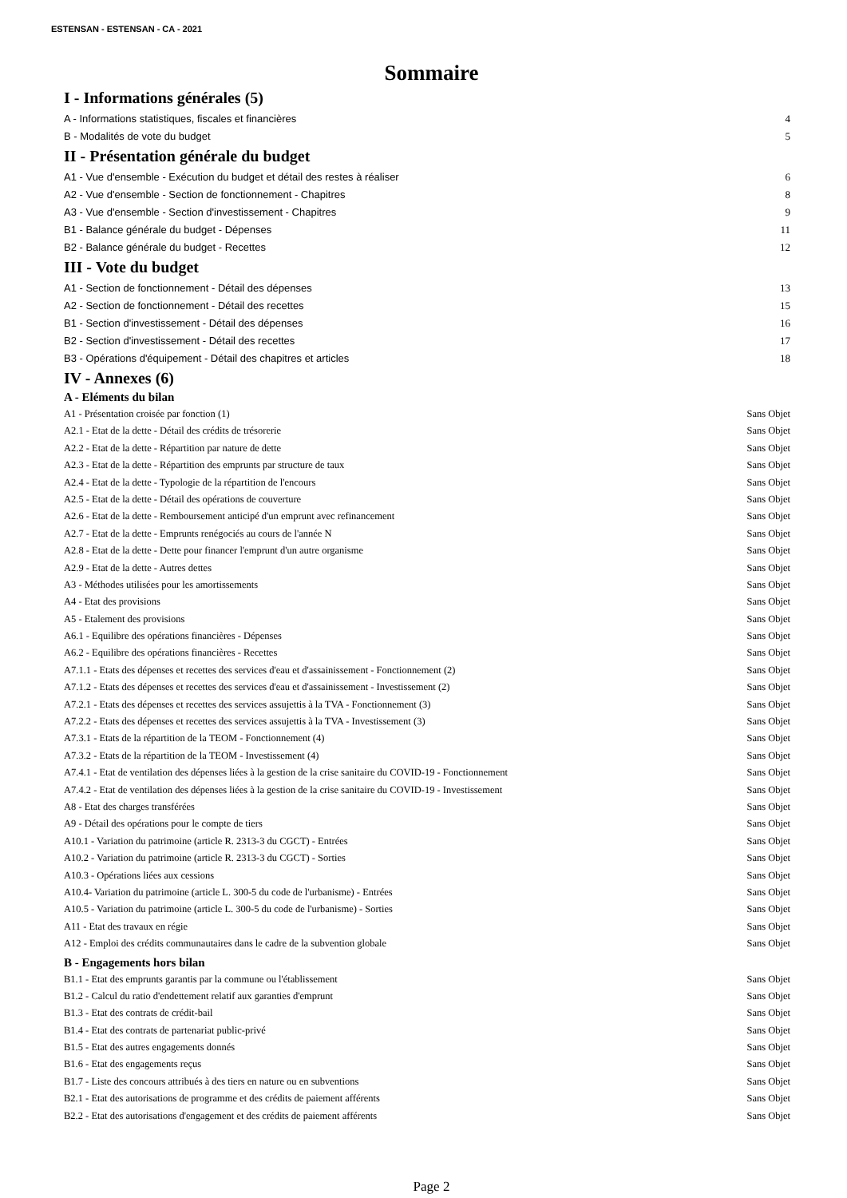ESTENSAN - ESTENSAN - CA - 2021
Sommaire
I - Informations générales (5)
A - Informations statistiques, fiscales et financières 4
B - Modalités de vote du budget 5
II - Présentation générale du budget
A1 - Vue d'ensemble - Exécution du budget et détail des restes à réaliser 6
A2 - Vue d'ensemble - Section de fonctionnement - Chapitres 8
A3 - Vue d'ensemble - Section d'investissement - Chapitres 9
B1 - Balance générale du budget - Dépenses 11
B2 - Balance générale du budget - Recettes 12
III - Vote du budget
A1 - Section de fonctionnement - Détail des dépenses 13
A2 - Section de fonctionnement - Détail des recettes 15
B1 - Section d'investissement - Détail des dépenses 16
B2 - Section d'investissement - Détail des recettes 17
B3 - Opérations d'équipement - Détail des chapitres et articles 18
IV - Annexes (6)
A - Eléments du bilan
A1 - Présentation croisée par fonction (1) Sans Objet
A2.1 - Etat de la dette - Détail des crédits de trésorerie Sans Objet
A2.2 - Etat de la dette - Répartition par nature de dette Sans Objet
A2.3 - Etat de la dette - Répartition des emprunts par structure de taux Sans Objet
A2.4 - Etat de la dette - Typologie de la répartition de l'encours Sans Objet
A2.5 - Etat de la dette - Détail des opérations de couverture Sans Objet
A2.6 - Etat de la dette - Remboursement anticipé d'un emprunt avec refinancement Sans Objet
A2.7 - Etat de la dette - Emprunts renégociés au cours de l'année N Sans Objet
A2.8 - Etat de la dette - Dette pour financer l'emprunt d'un autre organisme Sans Objet
A2.9 - Etat de la dette - Autres dettes Sans Objet
A3 - Méthodes utilisées pour les amortissements Sans Objet
A4 - Etat des provisions Sans Objet
A5 - Etalement des provisions Sans Objet
A6.1 - Equilibre des opérations financières - Dépenses Sans Objet
A6.2 - Equilibre des opérations financières - Recettes Sans Objet
A7.1.1 - Etats des dépenses et recettes des services d'eau et d'assainissement - Fonctionnement (2) Sans Objet
A7.1.2 - Etats des dépenses et recettes des services d'eau et d'assainissement - Investissement (2) Sans Objet
A7.2.1 - Etats des dépenses et recettes des services assujettis à la TVA - Fonctionnement (3) Sans Objet
A7.2.2 - Etats des dépenses et recettes des services assujettis à la TVA - Investissement (3) Sans Objet
A7.3.1 - Etats de la répartition de la TEOM - Fonctionnement (4) Sans Objet
A7.3.2 - Etats de la répartition de la TEOM - Investissement (4) Sans Objet
A7.4.1 - Etat de ventilation des dépenses liées à la gestion de la crise sanitaire du COVID-19 - Fonctionnement Sans Objet
A7.4.2 - Etat de ventilation des dépenses liées à la gestion de la crise sanitaire du COVID-19 - Investissement Sans Objet
A8 - Etat des charges transférées Sans Objet
A9 - Détail des opérations pour le compte de tiers Sans Objet
A10.1 - Variation du patrimoine (article R. 2313-3 du CGCT) - Entrées Sans Objet
A10.2 - Variation du patrimoine (article R. 2313-3 du CGCT) - Sorties Sans Objet
A10.3 - Opérations liées aux cessions Sans Objet
A10.4- Variation du patrimoine (article L. 300-5 du code de l'urbanisme) - Entrées Sans Objet
A10.5 - Variation du patrimoine (article L. 300-5 du code de l'urbanisme) - Sorties Sans Objet
A11 - Etat des travaux en régie Sans Objet
A12 - Emploi des crédits communautaires dans le cadre de la subvention globale Sans Objet
B - Engagements hors bilan
B1.1 - Etat des emprunts garantis par la commune ou l'établissement Sans Objet
B1.2 - Calcul du ratio d'endettement relatif aux garanties d'emprunt Sans Objet
B1.3 - Etat des contrats de crédit-bail Sans Objet
B1.4 - Etat des contrats de partenariat public-privé Sans Objet
B1.5 - Etat des autres engagements donnés Sans Objet
B1.6 - Etat des engagements reçus Sans Objet
B1.7 - Liste des concours attribués à des tiers en nature ou en subventions Sans Objet
B2.1 - Etat des autorisations de programme et des crédits de paiement afférents Sans Objet
B2.2 - Etat des autorisations d'engagement et des crédits de paiement afférents Sans Objet
Page 2